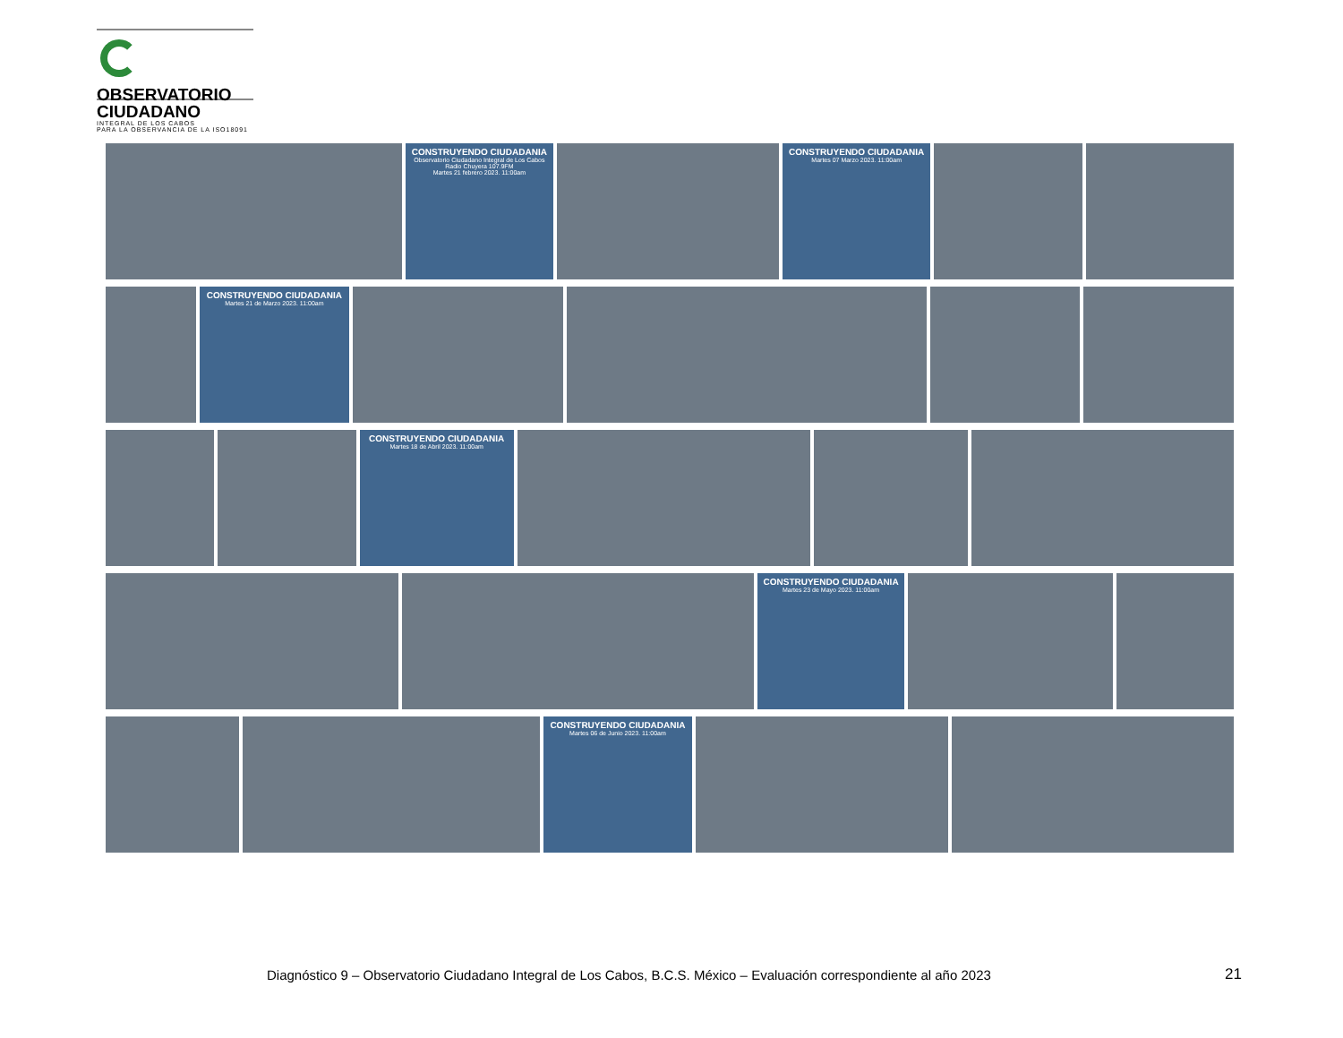OBSERVATORIO
CIUDADANO
INTEGRAL DE LOS CABOS
PARA LA OBSERVANCIA DE LA ISO18091
CONSTRUYENDO CIUDADANIA
Observatorio Ciudadano Integral de Los Cabos
Radio Chuyera 107.9FM
Martes 21 febrero 2023. 11:00am
CONSTRUYENDO CIUDADANIA
Martes 07 Marzo 2023. 11:00am
CONSTRUYENDO CIUDADANIA
Martes 21 de Marzo 2023. 11:00am
CONSTRUYENDO CIUDADANIA
Martes 18 de Abril 2023. 11:00am
CONSTRUYENDO CIUDADANIA
Martes 23 de Mayo 2023. 11:00am
CONSTRUYENDO CIUDADANIA
Martes 06 de Junio 2023. 11:00am
Diagnóstico 9 – Observatorio Ciudadano Integral de Los Cabos, B.C.S. México – Evaluación correspondiente al año 2023
21